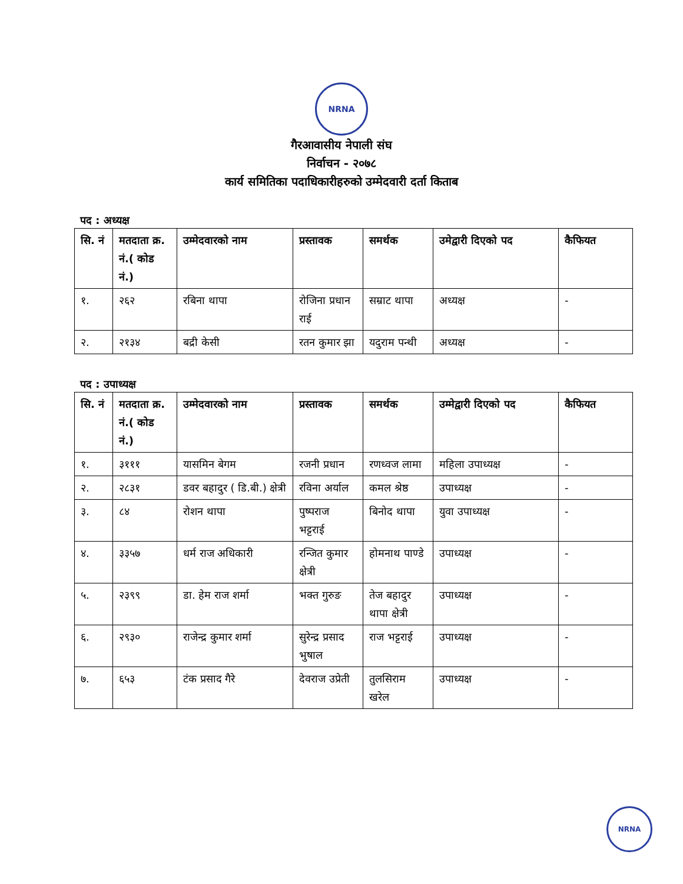NRNA
गैरआवासीय नेपाली संघ
निर्वाचन - २०७८
कार्य समितिका पदाधिकारीहरुको उम्मेदवारी दर्ता किताब
पद : अध्यक्ष
| सि. नं | मतदाता क्र. नं.( कोड नं.) | उम्मेदवारको नाम | प्रस्तावक | समर्थक | उमेद्वारी दिएको पद | कैफियत |
| --- | --- | --- | --- | --- | --- | --- |
| १. | २६२ | रबिना थापा | रोजिना प्रधान राई | सम्राट थापा | अध्यक्ष | - |
| २. | २१३४ | बद्री केसी | रतन कुमार झा | यदुराम पन्थी | अध्यक्ष | - |
पद : उपाध्यक्ष
| सि. नं | मतदाता क्र. नं.( कोड नं.) | उम्मेदवारको नाम | प्रस्तावक | समर्थक | उम्मेद्वारी दिएको पद | कैफियत |
| --- | --- | --- | --- | --- | --- | --- |
| १. | ३१११ | यासमिन बेगम | रजनी प्रधान | रणध्वज लामा | महिला उपाध्यक्ष | - |
| २. | २८३१ | डवर बहादुर ( डि.बी.) क्षेत्री | रविना अर्याल | कमल श्रेष्ठ | उपाध्यक्ष | - |
| ३. | ८४ | रोशन थापा | पुष्पराज भट्टराई | बिनोद थापा | युवा उपाध्यक्ष | - |
| ४. | ३३५७ | धर्म राज अधिकारी | रन्जित कुमार क्षेत्री | होमनाथ पाण्डे | उपाध्यक्ष | - |
| ५. | २३९९ | डा. हेम राज शर्मा | भक्त गुरुङ | तेज बहादुर थापा क्षेत्री | उपाध्यक्ष | - |
| ६. | २९३० | राजेन्द्र कुमार शर्मा | सुरेन्द्र प्रसाद भुषाल | राज भट्टराई | उपाध्यक्ष | - |
| ७. | ६५३ | टंक प्रसाद गैरे | देवराज उप्रेती | तुलसिराम खरेल | उपाध्यक्ष | - |
NRNA